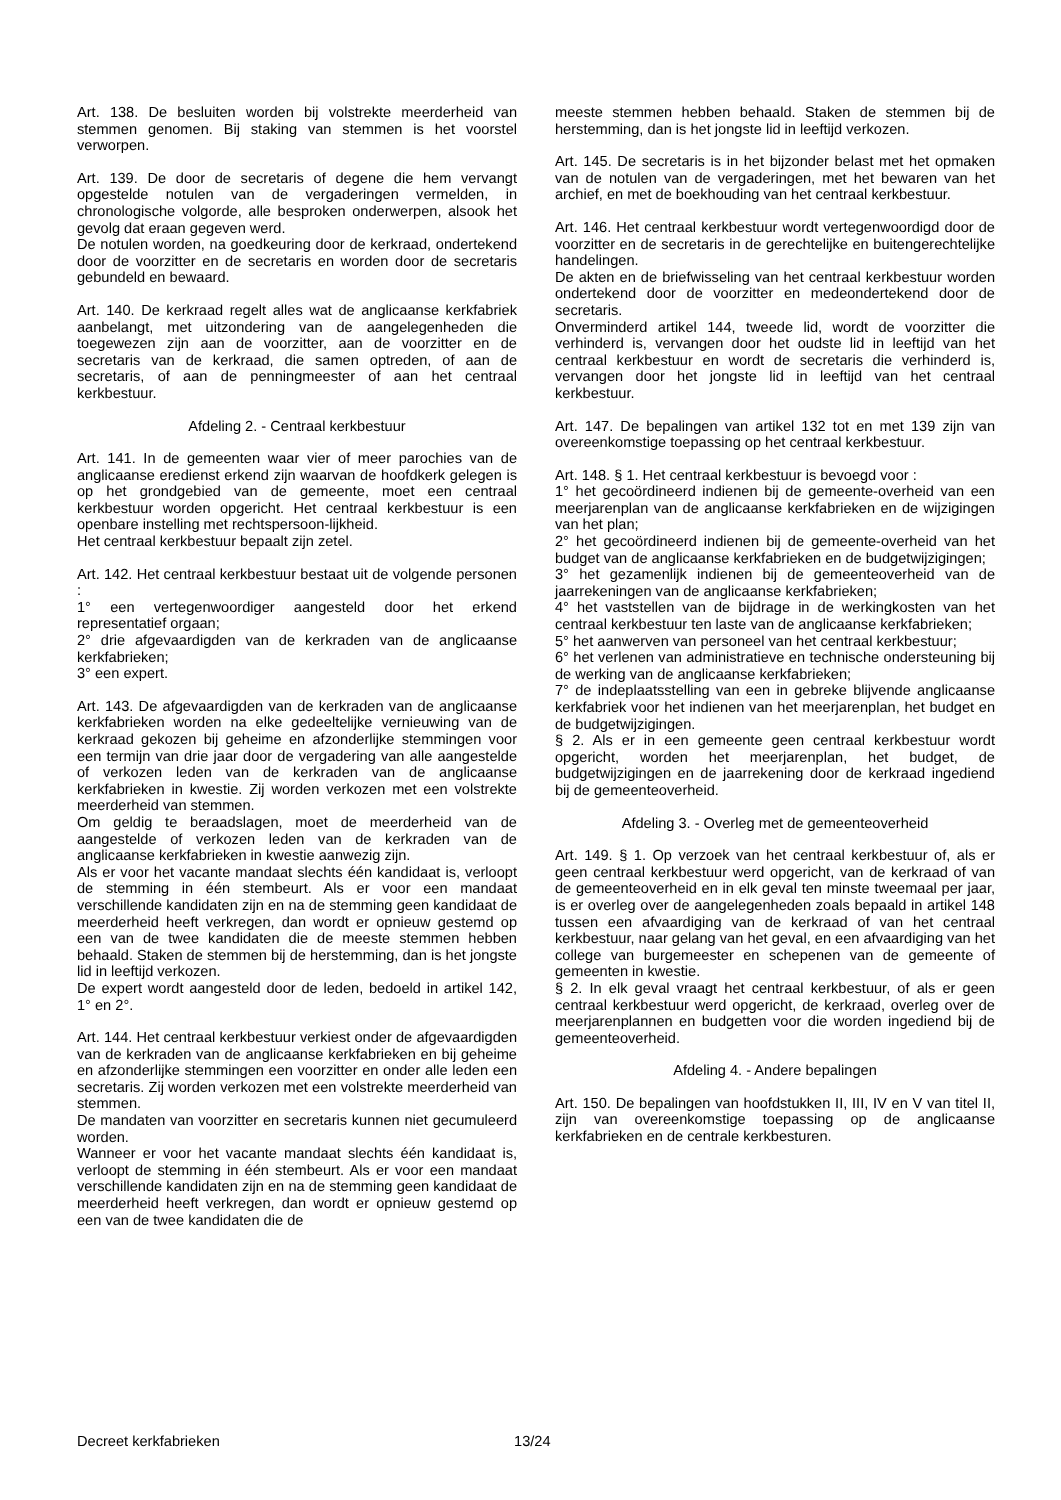Art. 138. De besluiten worden bij volstrekte meerderheid van stemmen genomen. Bij staking van stemmen is het voorstel verworpen.
Art. 139. De door de secretaris of degene die hem vervangt opgestelde notulen van de vergaderingen vermelden, in chronologische volgorde, alle besproken onderwerpen, alsook het gevolg dat eraan gegeven werd.
De notulen worden, na goedkeuring door de kerkraad, ondertekend door de voorzitter en de secretaris en worden door de secretaris gebundeld en bewaard.
Art. 140. De kerkraad regelt alles wat de anglicaanse kerkfabriek aanbelangt, met uitzondering van de aangelegenheden die toegewezen zijn aan de voorzitter, aan de voorzitter en de secretaris van de kerkraad, die samen optreden, of aan de secretaris, of aan de penningmeester of aan het centraal kerkbestuur.
Afdeling 2. - Centraal kerkbestuur
Art. 141. In de gemeenten waar vier of meer parochies van de anglicaanse eredienst erkend zijn waarvan de hoofdkerk gelegen is op het grondgebied van de gemeente, moet een centraal kerkbestuur worden opgericht. Het centraal kerkbestuur is een openbare instelling met rechtspersoon-lijkheid.
Het centraal kerkbestuur bepaalt zijn zetel.
Art. 142. Het centraal kerkbestuur bestaat uit de volgende personen :
1° een vertegenwoordiger aangesteld door het erkend representatief orgaan;
2° drie afgevaardigden van de kerkraden van de anglicaanse kerkfabrieken;
3° een expert.
Art. 143. De afgevaardigden van de kerkraden van de anglicaanse kerkfabrieken worden na elke gedeeltelijke vernieuwing van de kerkraad gekozen bij geheime en afzonderlijke stemmingen voor een termijn van drie jaar door de vergadering van alle aangestelde of verkozen leden van de kerkraden van de anglicaanse kerkfabrieken in kwestie. Zij worden verkozen met een volstrekte meerderheid van stemmen.
Om geldig te beraadslagen, moet de meerderheid van de aangestelde of verkozen leden van de kerkraden van de anglicaanse kerkfabrieken in kwestie aanwezig zijn.
Als er voor het vacante mandaat slechts één kandidaat is, verloopt de stemming in één stembeurt. Als er voor een mandaat verschillende kandidaten zijn en na de stemming geen kandidaat de meerderheid heeft verkregen, dan wordt er opnieuw gestemd op een van de twee kandidaten die de meeste stemmen hebben behaald. Staken de stemmen bij de herstemming, dan is het jongste lid in leeftijd verkozen.
De expert wordt aangesteld door de leden, bedoeld in artikel 142, 1° en 2°.
Art. 144. Het centraal kerkbestuur verkiest onder de afgevaardigden van de kerkraden van de anglicaanse kerkfabrieken en bij geheime en afzonderlijke stemmingen een voorzitter en onder alle leden een secretaris. Zij worden verkozen met een volstrekte meerderheid van stemmen.
De mandaten van voorzitter en secretaris kunnen niet gecumuleerd worden.
Wanneer er voor het vacante mandaat slechts één kandidaat is, verloopt de stemming in één stembeurt. Als er voor een mandaat verschillende kandidaten zijn en na de stemming geen kandidaat de meerderheid heeft verkregen, dan wordt er opnieuw gestemd op een van de twee kandidaten die de
meeste stemmen hebben behaald. Staken de stemmen bij de herstemming, dan is het jongste lid in leeftijd verkozen.
Art. 145. De secretaris is in het bijzonder belast met het opmaken van de notulen van de vergaderingen, met het bewaren van het archief, en met de boekhouding van het centraal kerkbestuur.
Art. 146. Het centraal kerkbestuur wordt vertegenwoordigd door de voorzitter en de secretaris in de gerechtelijke en buitengerechtelijke handelingen.
De akten en de briefwisseling van het centraal kerkbestuur worden ondertekend door de voorzitter en medeondertekend door de secretaris.
Onverminderd artikel 144, tweede lid, wordt de voorzitter die verhinderd is, vervangen door het oudste lid in leeftijd van het centraal kerkbestuur en wordt de secretaris die verhinderd is, vervangen door het jongste lid in leeftijd van het centraal kerkbestuur.
Art. 147. De bepalingen van artikel 132 tot en met 139 zijn van overeenkomstige toepassing op het centraal kerkbestuur.
Art. 148. § 1. Het centraal kerkbestuur is bevoegd voor :
1° het gecoördineerd indienen bij de gemeente-overheid van een meerjarenplan van de anglicaanse kerkfabrieken en de wijzigingen van het plan;
2° het gecoördineerd indienen bij de gemeente-overheid van het budget van de anglicaanse kerkfabrieken en de budgetwijzigingen;
3° het gezamenlijk indienen bij de gemeenteoverheid van de jaarrekeningen van de anglicaanse kerkfabrieken;
4° het vaststellen van de bijdrage in de werkingkosten van het centraal kerkbestuur ten laste van de anglicaanse kerkfabrieken;
5° het aanwerven van personeel van het centraal kerkbestuur;
6° het verlenen van administratieve en technische ondersteuning bij de werking van de anglicaanse kerkfabrieken;
7° de indeplaatsstelling van een in gebreke blijvende anglicaanse kerkfabriek voor het indienen van het meerjarenplan, het budget en de budgetwijzigingen.
§ 2. Als er in een gemeente geen centraal kerkbestuur wordt opgericht, worden het meerjarenplan, het budget, de budgetwijzigingen en de jaarrekening door de kerkraad ingediend bij de gemeenteoverheid.
Afdeling 3. - Overleg met de gemeenteoverheid
Art. 149. § 1. Op verzoek van het centraal kerkbestuur of, als er geen centraal kerkbestuur werd opgericht, van de kerkraad of van de gemeenteoverheid en in elk geval ten minste tweemaal per jaar, is er overleg over de aangelegenheden zoals bepaald in artikel 148 tussen een afvaardiging van de kerkraad of van het centraal kerkbestuur, naar gelang van het geval, en een afvaardiging van het college van burgemeester en schepenen van de gemeente of gemeenten in kwestie.
§ 2. In elk geval vraagt het centraal kerkbestuur, of als er geen centraal kerkbestuur werd opgericht, de kerkraad, overleg over de meerjarenplannen en budgetten voor die worden ingediend bij de gemeenteoverheid.
Afdeling 4. - Andere bepalingen
Art. 150. De bepalingen van hoofdstukken II, III, IV en V van titel II, zijn van overeenkomstige toepassing op de anglicaanse kerkfabrieken en de centrale kerkbesturen.
Decreet kerkfabrieken 13/24